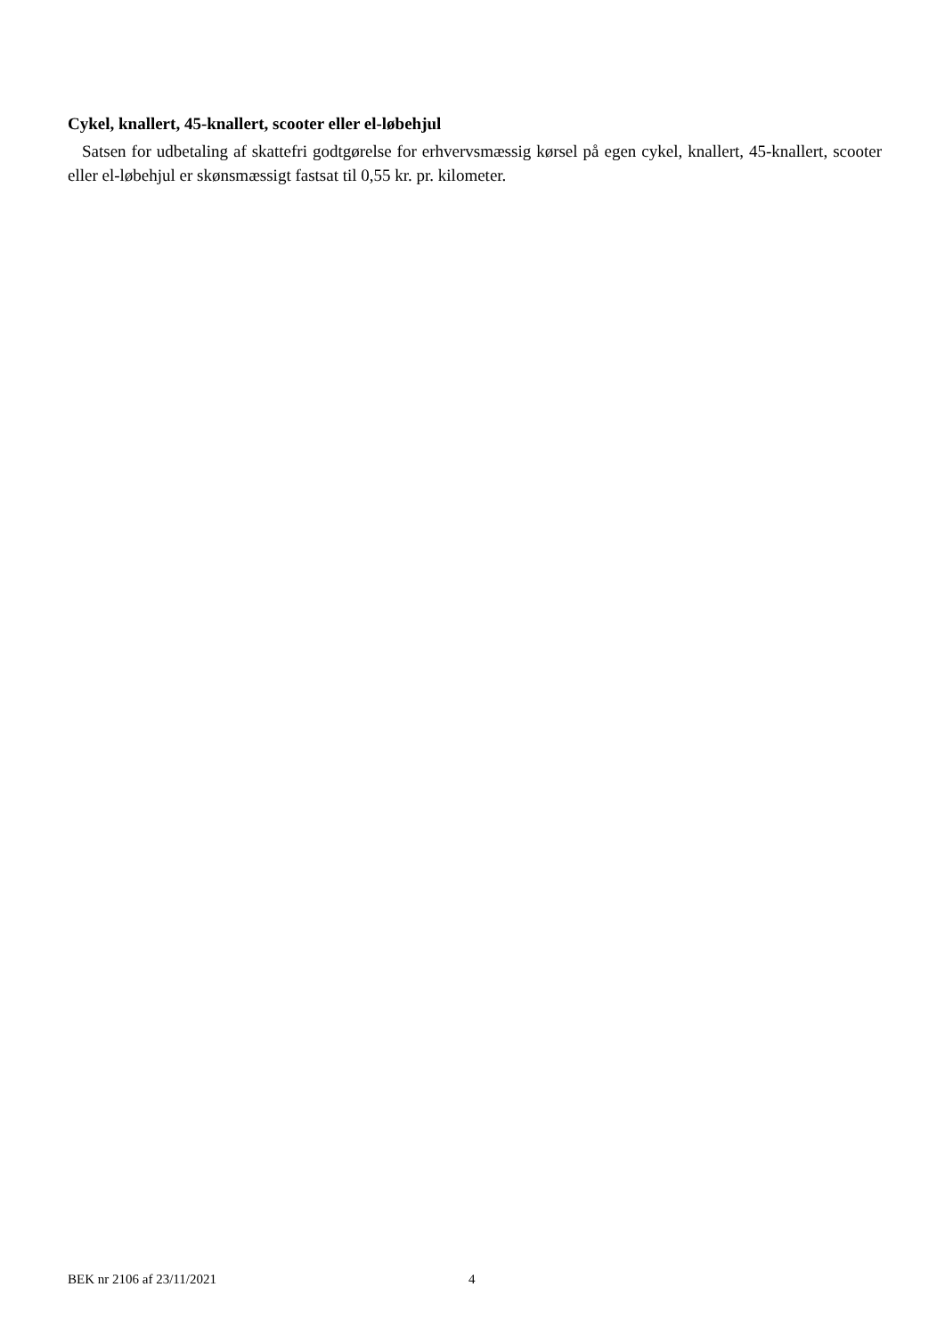Cykel, knallert, 45-knallert, scooter eller el-løbehjul
Satsen for udbetaling af skattefri godtgørelse for erhvervsmæssig kørsel på egen cykel, knallert, 45-knallert, scooter eller el-løbehjul er skønsmæssigt fastsat til 0,55 kr. pr. kilometer.
BEK nr 2106 af 23/11/2021 4